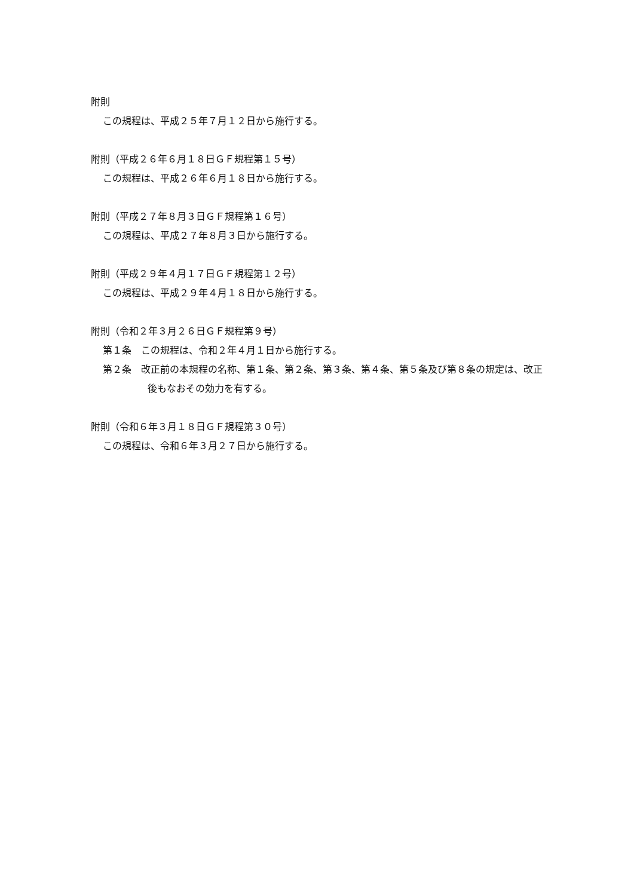附則
この規程は、平成２５年７月１２日から施行する。
附則（平成２６年６月１８日ＧＦ規程第１５号）
この規程は、平成２６年６月１８日から施行する。
附則（平成２７年８月３日ＧＦ規程第１６号）
この規程は、平成２７年８月３日から施行する。
附則（平成２９年４月１７日ＧＦ規程第１２号）
この規程は、平成２９年４月１８日から施行する。
附則（令和２年３月２６日ＧＦ規程第９号）
第１条　この規程は、令和２年４月１日から施行する。
第２条　改正前の本規程の名称、第１条、第２条、第３条、第４条、第５条及び第８条の規定は、改正後もなおその効力を有する。
附則（令和６年３月１８日ＧＦ規程第３０号）
この規程は、令和６年３月２７日から施行する。